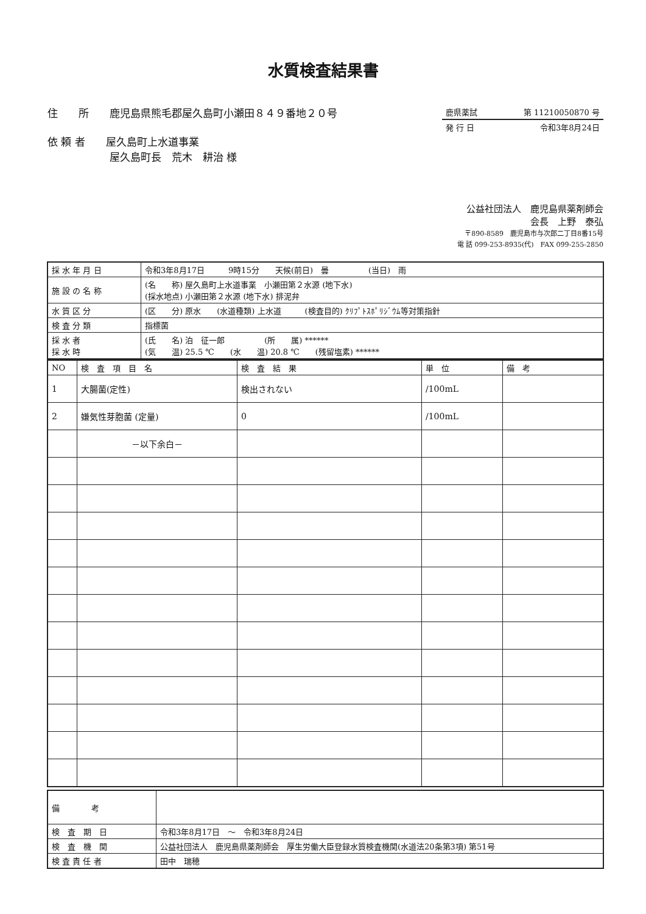水質検査結果書
住　　所　　鹿児島県熊毛郡屋久島町小瀬田８４９番地２０号
依 頼 者　　屋久島町上水道事業
　　　　　　屋久島町長　荒木　耕治 様
鹿県薬試 第 11210050870 号
発 行 日 令和3年8月24日
公益社団法人　鹿児島県薬剤師会
会長　上野　泰弘
〒890-8589　鹿児島市与次郎二丁目8番15号
電 話 099-253-8935(代)　FAX 099-255-2850
| 採 水 年 月 日 | 令和3年8月17日 9時15分 天候(前日) 曇 (当日) 雨 |
| 施 設 の 名 称 | (名 称) 屋久島町上水道事業 小瀬田第２水源 (地下水) (採水地点) 小瀬田第２水源 (地下水) 排泥弁 |
| 水 質 区 分 | (区 分) 原水 (水道種類) 上水道 (検査目的) ｸﾘﾌﾟﾄｽﾎﾟﾘｼﾞｳﾑ等対策指針 |
| 検 査 分 類 | 指標菌 |
| 採 水 者 採 水 時 | (氏 名) 泊 征一郎 (所 属) ****** (気 温) 25.5 ℃ (水 温) 20.8 ℃ (残留塩素) ****** |
| NO | 検 査 項 目 名 | 検 査 結 果 | 単 位 | 備 考 |
| --- | --- | --- | --- | --- |
| 1 | 大腸菌(定性) | 検出されない | /100mL | |
| 2 | 嫌気性芽胞菌 (定量) | 0 | /100mL | |
| | －以下余白－ | | | |
| 備 考 | |
| 検 査 期 日 | 令和3年8月17日 ～ 令和3年8月24日 |
| 検 査 機 関 | 公益社団法人 鹿児島県薬剤師会 厚生労働大臣登録水質検査機関(水道法20条第3項) 第51号 |
| 検 査 責 任 者 | 田中 瑞穂 |